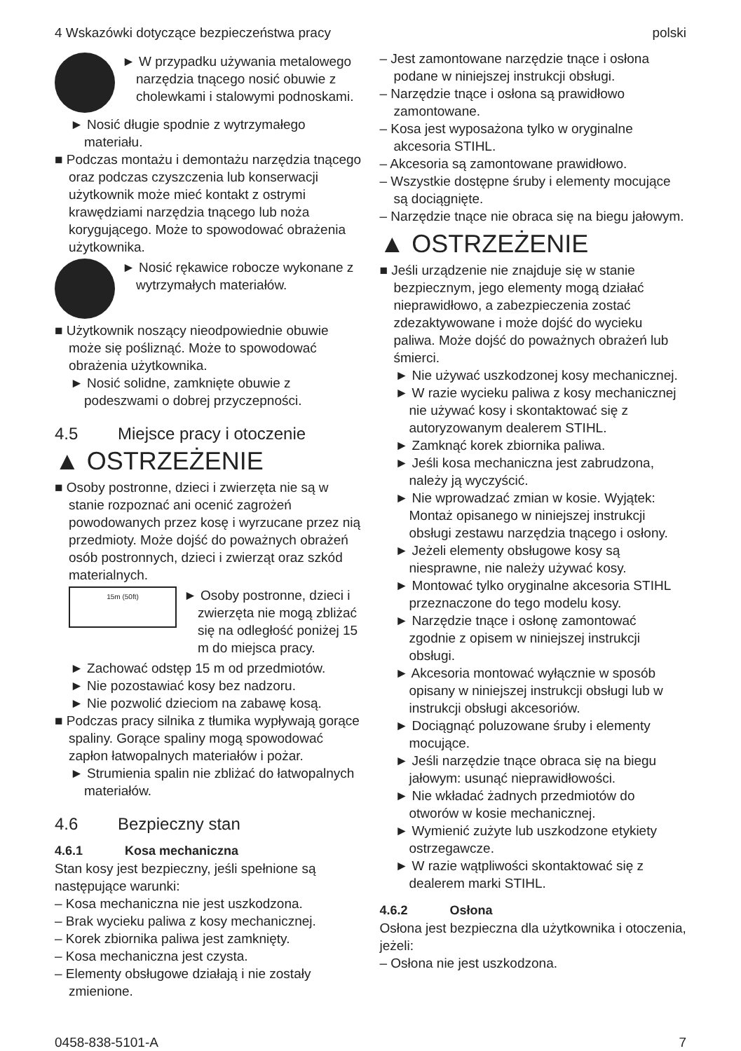4 Wskazówki dotyczące bezpieczeństwa pracy polski
► W przypadku używania metalowego narzędzia tnącego nosić obuwie z cholewkami i stalowymi podnoskami.
► Nosić długie spodnie z wytrzymałego materiału.
■ Podczas montażu i demontażu narzędzia tnącego oraz podczas czyszczenia lub konserwacji użytkownik może mieć kontakt z ostrymi krawędziami narzędzia tnącego lub noża korygującego. Może to spowodować obrażenia użytkownika.
► Nosić rękawice robocze wykonane z wytrzymałych materiałów.
■ Użytkownik noszący nieodpowiednie obuwie może się pośliznąć. Może to spowodować obrażenia użytkownika.
► Nosić solidne, zamknięte obuwie z podeszwami o dobrej przyczepności.
4.5 Miejsce pracy i otoczenie
▲ OSTRZEŻENIE
■ Osoby postronne, dzieci i zwierzęta nie są w stanie rozpoznać ani ocenić zagrożeń powodowanych przez kosę i wyrzucane przez nią przedmioty. Może dojść do poważnych obrażeń osób postronnych, dzieci i zwierząt oraz szkód materialnych.
15m (50ft)
► Osoby postronne, dzieci i zwierzęta nie mogą zbliżać się na odległość poniżej 15 m do miejsca pracy.
► Zachować odstęp 15 m od przedmiotów.
► Nie pozostawiać kosy bez nadzoru.
► Nie pozwolić dzieciom na zabawę kosą.
■ Podczas pracy silnika z tłumika wypływają gorące spaliny. Gorące spaliny mogą spowodować zapłon łatwopalnych materiałów i pożar.
► Strumienia spalin nie zbliżać do łatwopalnych materiałów.
4.6 Bezpieczny stan
4.6.1 Kosa mechaniczna
Stan kosy jest bezpieczny, jeśli spełnione są następujące warunki:
– Kosa mechaniczna nie jest uszkodzona.
– Brak wycieku paliwa z kosy mechanicznej.
– Korek zbiornika paliwa jest zamknięty.
– Kosa mechaniczna jest czysta.
– Elementy obsługowe działają i nie zostały zmienione.
– Jest zamontowane narzędzie tnące i osłona podane w niniejszej instrukcji obsługi.
– Narzędzie tnące i osłona są prawidłowo zamontowane.
– Kosa jest wyposażona tylko w oryginalne akcesoria STIHL.
– Akcesoria są zamontowane prawidłowo.
– Wszystkie dostępne śruby i elementy mocujące są dociągnięte.
– Narzędzie tnące nie obraca się na biegu jałowym.
▲ OSTRZEŻENIE
■ Jeśli urządzenie nie znajduje się w stanie bezpiecznym, jego elementy mogą działać nieprawidłowo, a zabezpieczenia zostać zdezaktywowane i może dojść do wycieku paliwa. Może dojść do poważnych obrażeń lub śmierci.
► Nie używać uszkodzonej kosy mechanicznej.
► W razie wycieku paliwa z kosy mechanicznej nie używać kosy i skontaktować się z autoryzowanym dealerem STIHL.
► Zamknąć korek zbiornika paliwa.
► Jeśli kosa mechaniczna jest zabrudzona, należy ją wyczyścić.
► Nie wprowadzać zmian w kosie. Wyjątek: Montaż opisanego w niniejszej instrukcji obsługi zestawu narzędzia tnącego i osłony.
► Jeżeli elementy obsługowe kosy są niesprawne, nie należy używać kosy.
► Montować tylko oryginalne akcesoria STIHL przeznaczone do tego modelu kosy.
► Narzędzie tnące i osłonę zamontować zgodnie z opisem w niniejszej instrukcji obsługi.
► Akcesoria montować wyłącznie w sposób opisany w niniejszej instrukcji obsługi lub w instrukcji obsługi akcesoriów.
► Dociągnąć poluzowane śruby i elementy mocujące.
► Jeśli narzędzie tnące obraca się na biegu jałowym: usunąć nieprawidłowości.
► Nie wkładać żadnych przedmiotów do otworów w kosie mechanicznej.
► Wymienić zużyte lub uszkodzone etykiety ostrzegawcze.
► W razie wątpliwości skontaktować się z dealerem marki STIHL.
4.6.2 Osłona
Osłona jest bezpieczna dla użytkownika i otoczenia, jeżeli:
– Osłona nie jest uszkodzona.
0458-838-5101-A 7